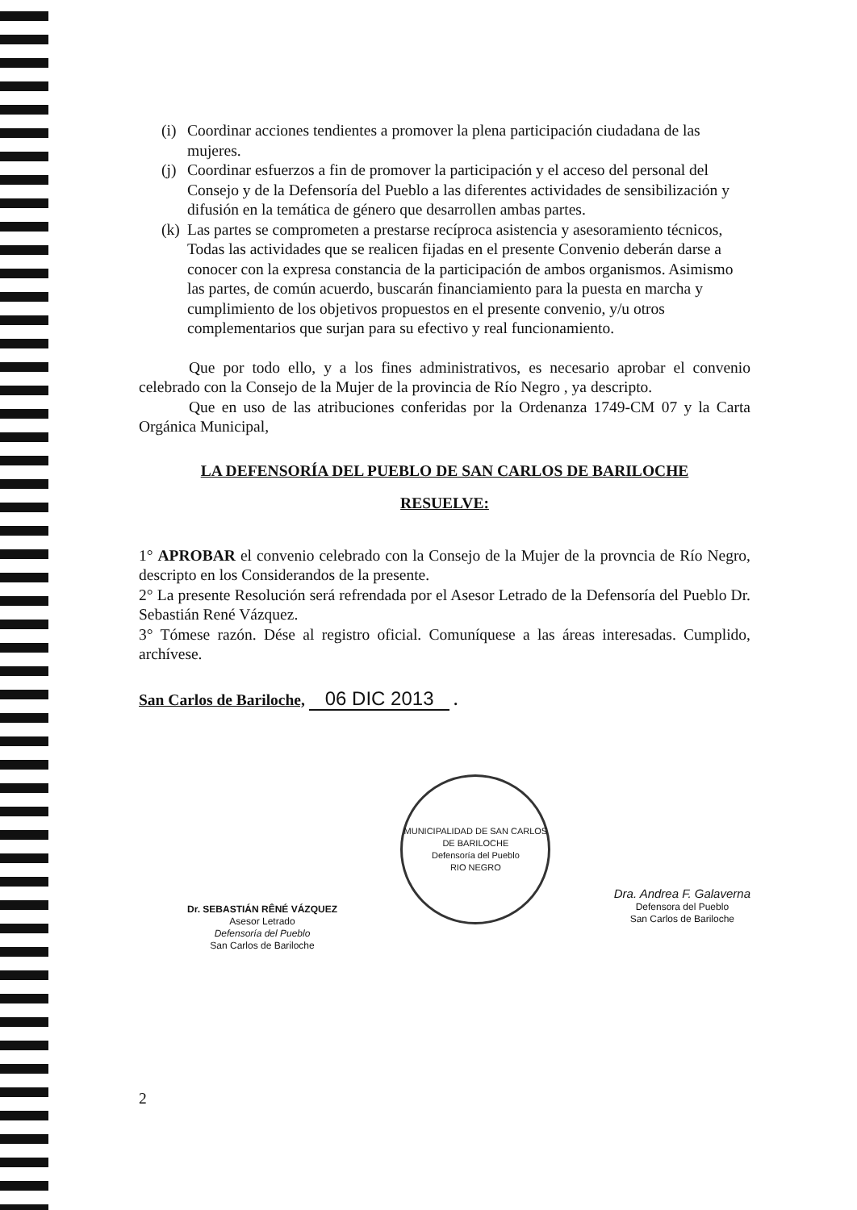(i)
Coordinar acciones tendientes a promover la plena participación ciudadana de las mujeres.
(j)
Coordinar esfuerzos a fin de promover la participación y el acceso del personal del Consejo y de la Defensoría del Pueblo a las diferentes actividades de sensibilización y difusión en la temática de género que desarrollen ambas partes.
(k)
Las partes se comprometen a prestarse recíproca asistencia y asesoramiento técnicos, Todas las actividades que se realicen fijadas en el presente Convenio deberán darse a conocer con la expresa constancia de la participación de ambos organismos. Asimismo las partes, de común acuerdo, buscarán financiamiento para la puesta en marcha y cumplimiento de los objetivos propuestos en el presente convenio, y/u otros complementarios que surjan para su efectivo y real funcionamiento.
Que por todo ello, y a los fines administrativos, es necesario aprobar el convenio celebrado con la Consejo de la Mujer de la provincia de Río Negro , ya descripto.
Que en uso de las atribuciones conferidas por la Ordenanza 1749-CM 07 y la Carta Orgánica Municipal,
LA DEFENSORÍA DEL PUEBLO DE SAN CARLOS DE BARILOCHE
RESUELVE:
1° APROBAR el convenio celebrado con la Consejo de la Mujer de la provncia de Río Negro, descripto en los Considerandos de la presente.
2° La presente Resolución será refrendada por el Asesor Letrado de la Defensoría del Pueblo Dr. Sebastián René Vázquez.
3° Tómese razón. Dése al registro oficial. Comuníquese a las áreas interesadas. Cumplido, archívese.
San Carlos de Bariloche, 06 DIC 2013 .
Dr. SEBASTIÁN RÊNÉ VÁZQUEZ
Asesor Letrado
Defensoría del Pueblo
San Carlos de Bariloche
MUNICIPALIDAD DE SAN CARLOS DE BARILOCHE
Defensoría del Pueblo
RIO NEGRO
Dra. Andrea F. Galaverna
Defensora del Pueblo
San Carlos de Bariloche
2